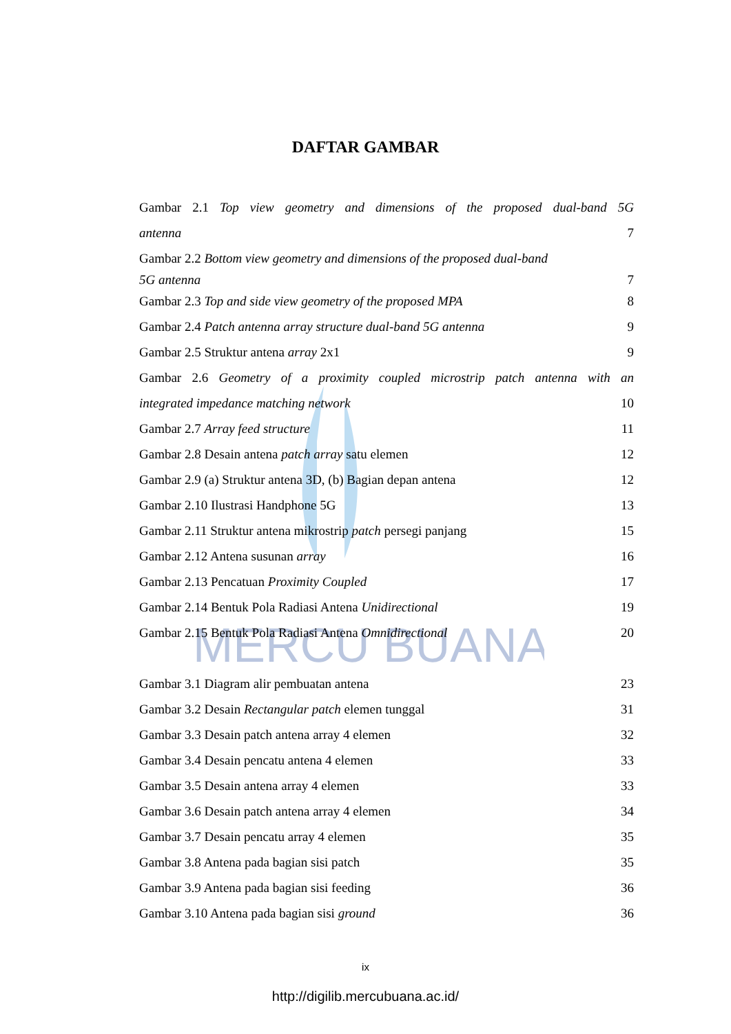MERCU BUANA
DAFTAR GAMBAR
Gambar 2.1 Top view geometry and dimensions of the proposed dual-band 5G
antenna 7
Gambar 2.2 Bottom view geometry and dimensions of the proposed dual-band
5G antenna 7
Gambar 2.3 Top and side view geometry of the proposed MPA 8
Gambar 2.4 Patch antenna array structure dual-band 5G antenna 9
Gambar 2.5 Struktur antena array 2x1 9
Gambar 2.6 Geometry of a proximity coupled microstrip patch antenna with an
integrated impedance matching network 10
Gambar 2.7 Array feed structure 11
Gambar 2.8 Desain antena patch array satu elemen 12
Gambar 2.9 (a) Struktur antena 3D, (b) Bagian depan antena 12
Gambar 2.10 Ilustrasi Handphone 5G 13
Gambar 2.11 Struktur antena mikrostrip patch persegi panjang 15
Gambar 2.12 Antena susunan array 16
Gambar 2.13 Pencatuan Proximity Coupled 17
Gambar 2.14 Bentuk Pola Radiasi Antena Unidirectional 19
Gambar 2.15 Bentuk Pola Radiasi Antena Omnidirectional 20
Gambar 3.1 Diagram alir pembuatan antena 23
Gambar 3.2 Desain Rectangular patch elemen tunggal 31
Gambar 3.3 Desain patch antena array 4 elemen 32
Gambar 3.4 Desain pencatu antena 4 elemen 33
Gambar 3.5 Desain antena array 4 elemen 33
Gambar 3.6 Desain patch antena array 4 elemen 34
Gambar 3.7 Desain pencatu array 4 elemen 35
Gambar 3.8 Antena pada bagian sisi patch 35
Gambar 3.9 Antena pada bagian sisi feeding 36
Gambar 3.10 Antena pada bagian sisi ground 36
ix
http://digilib.mercubuana.ac.id/